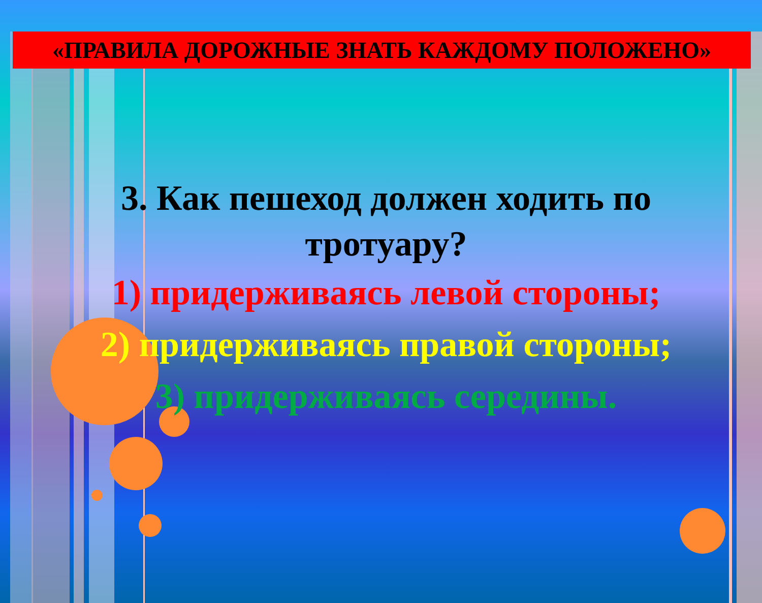«ПРАВИЛА ДОРОЖНЫЕ ЗНАТЬ КАЖДОМУ ПОЛОЖЕНО»
3. Как пешеход должен ходить по тротуару?
1) придерживаясь левой стороны;
2) придерживаясь правой стороны;
3) придерживаясь середины.